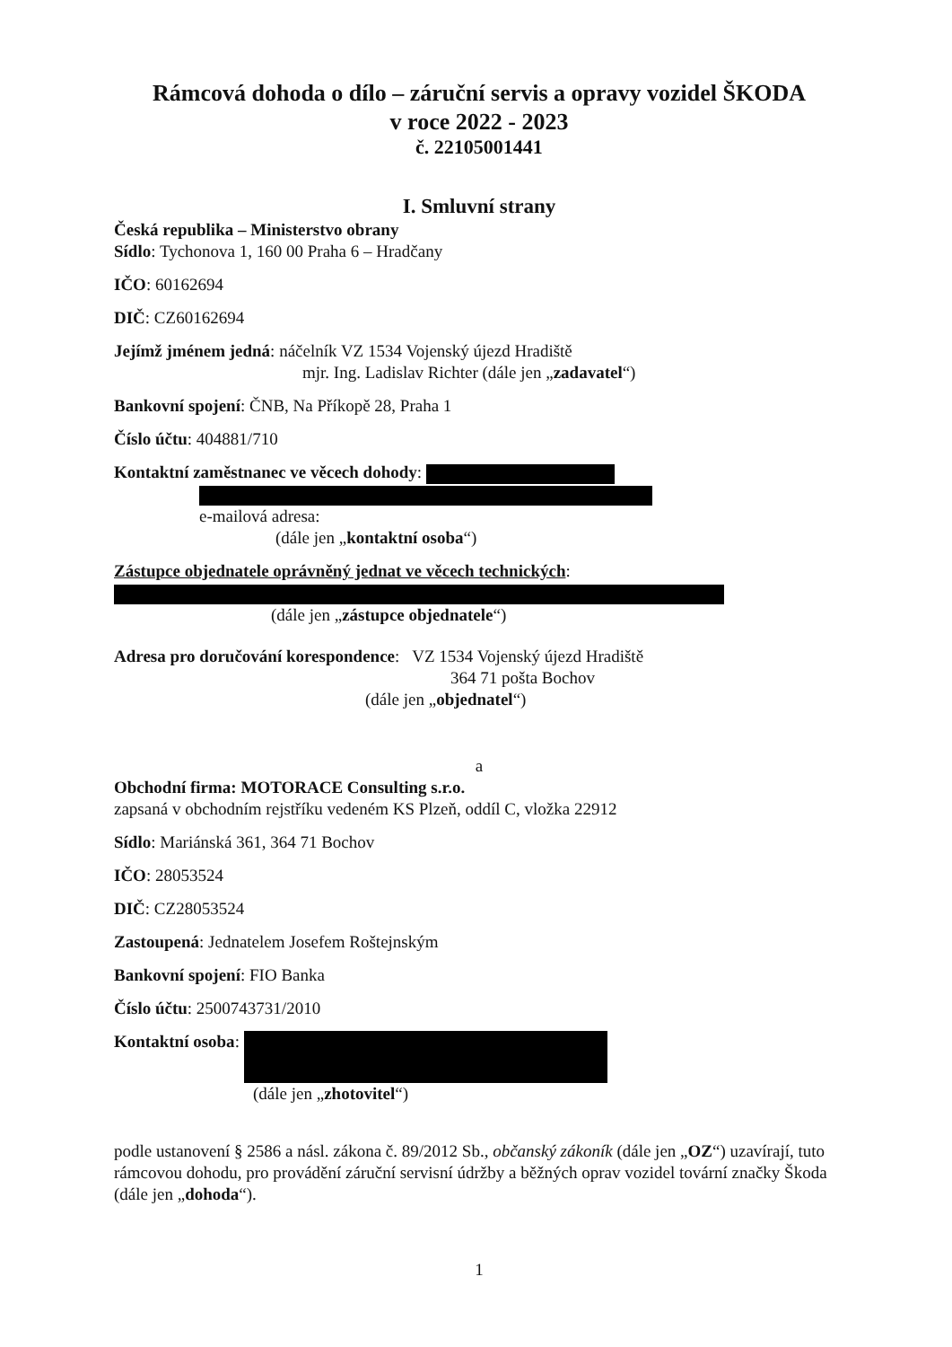Rámcová dohoda o dílo – záruční servis a opravy vozidel ŠKODA
v roce 2022 - 2023
č. 22105001441
I. Smluvní strany
Česká republika – Ministerstvo obrany
Sídlo: Tychonova 1, 160 00 Praha 6 – Hradčany
IČO: 60162694
DIČ: CZ60162694
Jejímž jménem jedná: náčelník VZ 1534 Vojenský újezd Hradiště
mjr. Ing. Ladislav Richter (dále jen „zadavatel“)
Bankovní spojení: ČNB, Na Příkopě 28, Praha 1
Číslo účtu: 404881/710
Kontaktní zaměstnanec ve věcech dohody:
e-mailová adresa:
(dále jen „kontaktní osoba“)
Zástupce objednatele oprávněný jednat ve věcech technických:
(dále jen „zástupce objednatele“)
Adresa pro doručování korespondence: VZ 1534 Vojenský újezd Hradiště
364 71 pošta Bochov
(dále jen „objednatel“)
a
Obchodní firma: MOTORACE Consulting s.r.o.
zapsaná v obchodním rejstříku vedeném KS Plzeň, oddíl C, vložka 22912
Sídlo: Mariánská 361, 364 71 Bochov
IČO: 28053524
DIČ: CZ28053524
Zastoupená: Jednatelem Josefem Roštejnským
Bankovní spojení: FIO Banka
Číslo účtu: 2500743731/2010
Kontaktní osoba:
(dále jen „zhotovitel“)
podle ustanovení § 2586 a násl. zákona č. 89/2012 Sb., občanský zákoník (dále jen „OZ“) uzavírají, tuto rámcovou dohodu, pro provádění záruční servisní údržby a běžných oprav vozidel tovární značky Škoda (dále jen „dohoda“).
1